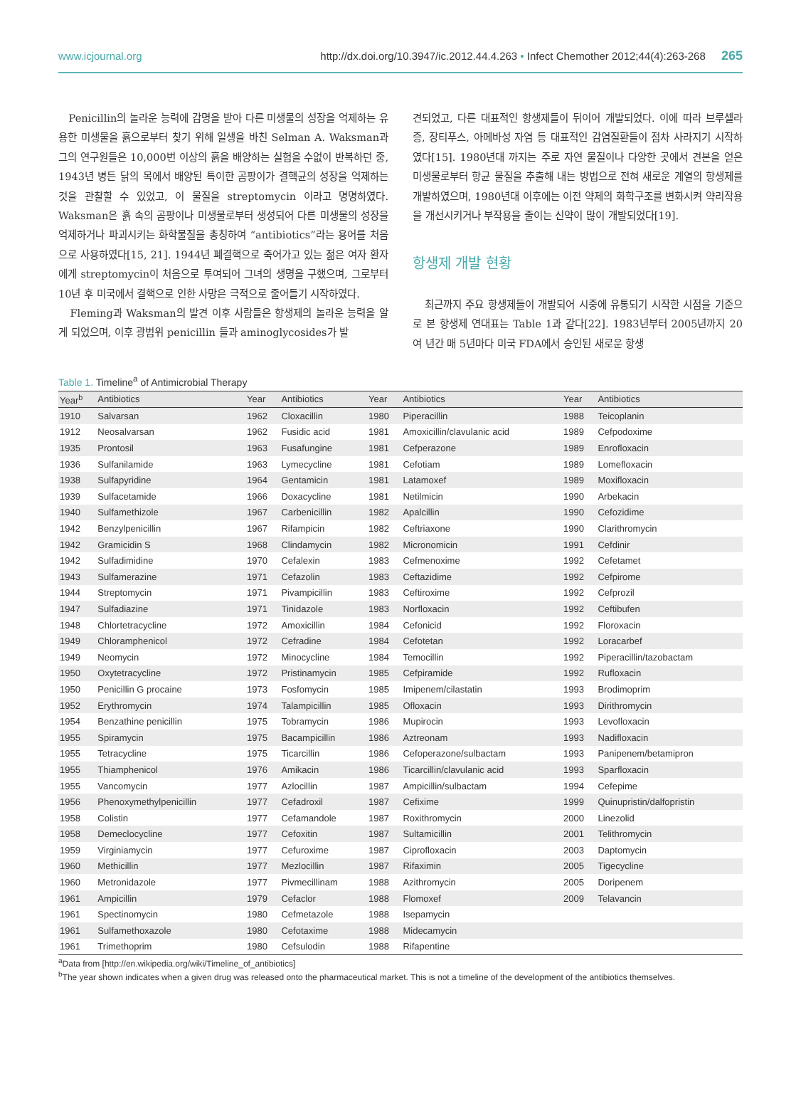www.icjournal.org http://dx.doi.org/10.3947/ic.2012.44.4.263 • Infect Chemother 2012;44(4):263-268 265
Penicillin의 놀라운 능력에 감명을 받아 다른 미생물의 성장을 억제하는 유용한 미생물을 흙으로부터 찾기 위해 일생을 바친 Selman A. Waksman과 그의 연구원들은 10,000번 이상의 흙을 배양하는 실험을 수없이 반복하던 중, 1943년 병든 닭의 목에서 배양된 특이한 곰팡이가 결핵균의 성장을 억제하는 것을 관찰할 수 있었고, 이 물질을 streptomycin 이라고 명명하였다. Waksman은 흙 속의 곰팡이나 미생물로부터 생성되어 다른 미생물의 성장을 억제하거나 파괴시키는 화학물질을 총칭하여 “antibiotics”라는 용어를 처음으로 사용하였다[15, 21]. 1944년 폐결핵으로 죽어가고 있는 젊은 여자 환자에게 streptomycin이 처음으로 투여되어 그녀의 생명을 구했으며, 그로부터 10년 후 미국에서 결핵으로 인한 사망은 극적으로 줄어들기 시작하였다.
Fleming과 Waksman의 발견 이후 사람들은 항생제의 놀라운 능력을 알게 되었으며, 이후 광범위 penicillin 들과 aminoglycosides가 발
견되었고, 다른 대표적인 항생제들이 뒤이어 개발되었다. 이에 따라 브루셀라증, 장티푸스, 아메바성 자염 등 대표적인 감염질환들이 점차 사라지기 시작하였다[15]. 1980년대 까지는 주로 자연 물질이나 다양한 곳에서 견본을 얻은 미생물로부터 항균 물질을 추출해 내는 방법으로 전혀 새로운 계열의 항생제를 개발하였으며, 1980년대 이후에는 이전 약제의 화학구조를 변화시켜 약리작용을 개선시키거나 부작용을 줄이는 신약이 많이 개발되었다[19].
항생제 개발 현황
최근까지 주요 항생제들이 개발되어 시중에 유통되기 시작한 시점을 기준으로 본 항생제 연대표는 Table 1과 같다[22]. 1983년부터 2005년까지 20여 년간 매 5년마다 미국 FDA에서 승인된 새로운 항생
Table 1. Timeline<sup>a</sup> of Antimicrobial Therapy
| Year<sup>b</sup> | Antibiotics | Year | Antibiotics | Year | Antibiotics | Year | Antibiotics |
| --- | --- | --- | --- | --- | --- | --- | --- |
| 1910 | Salvarsan | 1962 | Cloxacillin | 1980 | Piperacillin | 1988 | Teicoplanin |
| 1912 | Neosalvarsan | 1962 | Fusidic acid | 1981 | Amoxicillin/clavulanic acid | 1989 | Cefpodoxime |
| 1935 | Prontosil | 1963 | Fusafungine | 1981 | Cefperazone | 1989 | Enrofloxacin |
| 1936 | Sulfanilamide | 1963 | Lymecycline | 1981 | Cefotiam | 1989 | Lomefloxacin |
| 1938 | Sulfapyridine | 1964 | Gentamicin | 1981 | Latamoxef | 1989 | Moxifloxacin |
| 1939 | Sulfacetamide | 1966 | Doxacycline | 1981 | Netilmicin | 1990 | Arbekacin |
| 1940 | Sulfamethizole | 1967 | Carbenicillin | 1982 | Apalcillin | 1990 | Cefozidime |
| 1942 | Benzylpenicillin | 1967 | Rifampicin | 1982 | Ceftriaxone | 1990 | Clarithromycin |
| 1942 | Gramicidin S | 1968 | Clindamycin | 1982 | Micronomicin | 1991 | Cefdinir |
| 1942 | Sulfadimidine | 1970 | Cefalexin | 1983 | Cefmenoxime | 1992 | Cefetamet |
| 1943 | Sulfamerazine | 1971 | Cefazolin | 1983 | Ceftazidime | 1992 | Cefpirome |
| 1944 | Streptomycin | 1971 | Pivampicillin | 1983 | Ceftiroxime | 1992 | Cefprozil |
| 1947 | Sulfadiazine | 1971 | Tinidazole | 1983 | Norfloxacin | 1992 | Ceftibufen |
| 1948 | Chlortetracycline | 1972 | Amoxicillin | 1984 | Cefonicid | 1992 | Floroxacin |
| 1949 | Chloramphenicol | 1972 | Cefradine | 1984 | Cefotetan | 1992 | Loracarbef |
| 1949 | Neomycin | 1972 | Minocycline | 1984 | Temocillin | 1992 | Piperacillin/tazobactam |
| 1950 | Oxytetracycline | 1972 | Pristinamycin | 1985 | Cefpiramide | 1992 | Rufloxacin |
| 1950 | Penicillin G procaine | 1973 | Fosfomycin | 1985 | Imipenem/cilastatin | 1993 | Brodimoprim |
| 1952 | Erythromycin | 1974 | Talampicillin | 1985 | Ofloxacin | 1993 | Dirithromycin |
| 1954 | Benzathine penicillin | 1975 | Tobramycin | 1986 | Mupirocin | 1993 | Levofloxacin |
| 1955 | Spiramycin | 1975 | Bacampicillin | 1986 | Aztreonam | 1993 | Nadifloxacin |
| 1955 | Tetracycline | 1975 | Ticarcillin | 1986 | Cefoperazone/sulbactam | 1993 | Panipenem/betamipron |
| 1955 | Thiamphenicol | 1976 | Amikacin | 1986 | Ticarcillin/clavulanic acid | 1993 | Sparfloxacin |
| 1955 | Vancomycin | 1977 | Azlocillin | 1987 | Ampicillin/sulbactam | 1994 | Cefepime |
| 1956 | Phenoxymethylpenicillin | 1977 | Cefadroxil | 1987 | Cefixime | 1999 | Quinupristin/dalfopristin |
| 1958 | Colistin | 1977 | Cefamandole | 1987 | Roxithromycin | 2000 | Linezolid |
| 1958 | Demeclocycline | 1977 | Cefoxitin | 1987 | Sultamicillin | 2001 | Telithromycin |
| 1959 | Virginiamycin | 1977 | Cefuroxime | 1987 | Ciprofloxacin | 2003 | Daptomycin |
| 1960 | Methicillin | 1977 | Mezlocillin | 1987 | Rifaximin | 2005 | Tigecycline |
| 1960 | Metronidazole | 1977 | Pivmecillinam | 1988 | Azithromycin | 2005 | Doripenem |
| 1961 | Ampicillin | 1979 | Cefaclor | 1988 | Flomoxef | 2009 | Telavancin |
| 1961 | Spectinomycin | 1980 | Cefmetazole | 1988 | Isepamycin | | |
| 1961 | Sulfamethoxazole | 1980 | Cefotaxime | 1988 | Midecamycin | | |
| 1961 | Trimethoprim | 1980 | Cefsulodin | 1988 | Rifapentine | | |
<sup>a</sup> Data from [http://en.wikipedia.org/wiki/Timeline_of_antibiotics]
<sup>b</sup> The year shown indicates when a given drug was released onto the pharmaceutical market. This is not a timeline of the development of the antibiotics themselves.